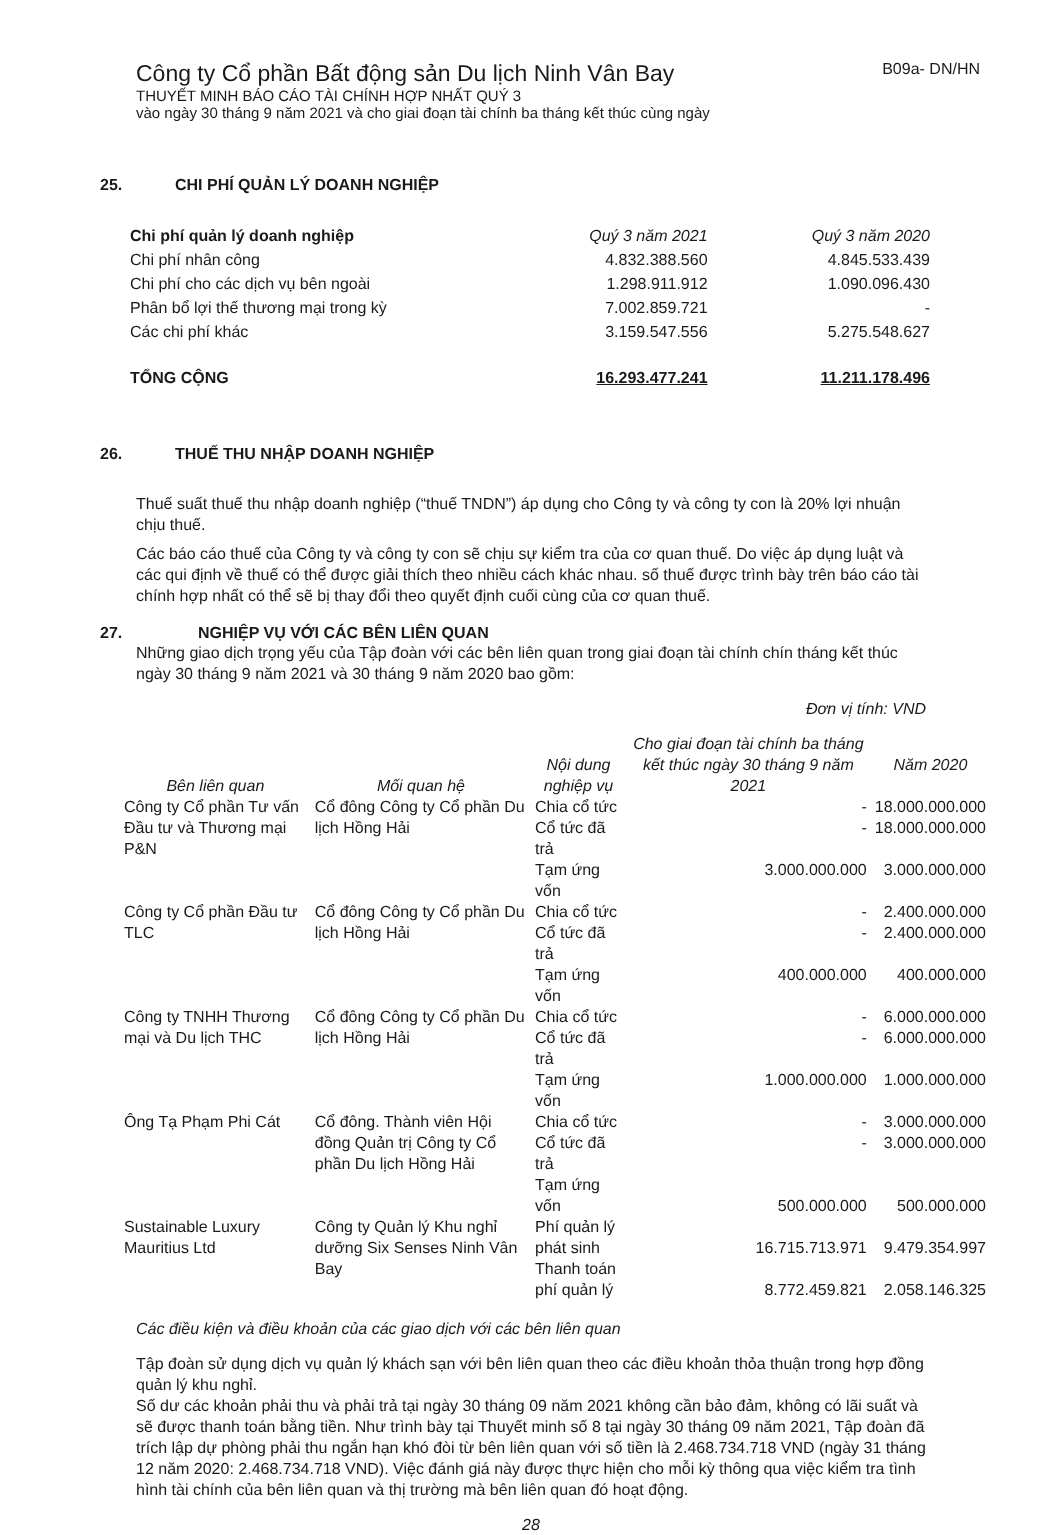Công ty Cổ phần Bất động sản Du lịch Ninh Vân Bay B09a- DN/HN
THUYẾT MINH BÁO CÁO TÀI CHÍNH HỢP NHẤT QUÝ 3
vào ngày 30 tháng 9 năm 2021 và cho giai đoạn tài chính ba tháng kết thúc cùng ngày
25. CHI PHÍ QUẢN LÝ DOANH NGHIỆP
| Chi phí quản lý doanh nghiệp | Quý 3 năm 2021 | Quý 3 năm 2020 |
| --- | --- | --- |
| Chi phí nhân công | 4.832.388.560 | 4.845.533.439 |
| Chi phí cho các dịch vụ bên ngoài | 1.298.911.912 | 1.090.096.430 |
| Phân bổ lợi thế thương mại trong kỳ | 7.002.859.721 | - |
| Các chi phí khác | 3.159.547.556 | 5.275.548.627 |
| TỔNG CỘNG | 16.293.477.241 | 11.211.178.496 |
26. THUẾ THU NHẬP DOANH NGHIỆP
Thuế suất thuế thu nhập doanh nghiệp (“thuế TNDN”) áp dụng cho Công ty và công ty con là 20% lợi nhuận chịu thuế.
Các báo cáo thuế của Công ty và công ty con sẽ chịu sự kiểm tra của cơ quan thuế. Do việc áp dụng luật và các qui định về thuế có thể được giải thích theo nhiều cách khác nhau. số thuế được trình bày trên báo cáo tài chính hợp nhất có thể sẽ bị thay đổi theo quyết định cuối cùng của cơ quan thuế.
27. NGHIỆP VỤ VỚI CÁC BÊN LIÊN QUAN
Những giao dịch trọng yếu của Tập đoàn với các bên liên quan trong giai đoạn tài chính chín tháng kết thúc ngày 30 tháng 9 năm 2021 và 30 tháng 9 năm 2020 bao gồm:
Đơn vị tính: VND
| Bên liên quan | Mối quan hệ | Nội dung nghiệp vụ | Cho giai đoạn tài chính ba tháng kết thúc ngày 30 tháng 9 năm 2021 | Năm 2020 |
| --- | --- | --- | --- | --- |
| Công ty Cổ phần Tư vấn Đầu tư và Thương mại P&N | Cổ đông Công ty Cổ phần Du lịch Hồng Hải | Chia cổ tức | - | 18.000.000.000 |
| | | Cổ tức đã trả | - | 18.000.000.000 |
| | | Tạm ứng vốn | 3.000.000.000 | 3.000.000.000 |
| Công ty Cổ phần Đầu tư TLC | Cổ đông Công ty Cổ phần Du lịch Hồng Hải | Chia cổ tức | - | 2.400.000.000 |
| | | Cổ tức đã trả | - | 2.400.000.000 |
| | | Tạm ứng vốn | 400.000.000 | 400.000.000 |
| Công ty TNHH Thương mại và Du lịch THC | Cổ đông Công ty Cổ phần Du lịch Hồng Hải | Chia cổ tức | - | 6.000.000.000 |
| | | Cổ tức đã trả | - | 6.000.000.000 |
| | | Tạm ứng vốn | 1.000.000.000 | 1.000.000.000 |
| Ông Tạ Phạm Phi Cát | Cổ đông. Thành viên Hội đồng Quản trị Công ty Cổ phần Du lịch Hồng Hải | Chia cổ tức | - | 3.000.000.000 |
| | | Cổ tức đã trả | - | 3.000.000.000 |
| | | Tạm ứng vốn | 500.000.000 | 500.000.000 |
| Sustainable Luxury Mauritius Ltd | Công ty Quản lý Khu nghỉ dưỡng Six Senses Ninh Vân Bay | Phí quản lý phát sinh | 16.715.713.971 | 9.479.354.997 |
| | | Thanh toán phí quản lý | 8.772.459.821 | 2.058.146.325 |
Các điều kiện và điều khoản của các giao dịch với các bên liên quan
Tập đoàn sử dụng dịch vụ quản lý khách sạn với bên liên quan theo các điều khoản thỏa thuận trong hợp đồng quản lý khu nghỉ.
Số dư các khoản phải thu và phải trả tại ngày 30 tháng 09 năm 2021 không cần bảo đảm, không có lãi suất và sẽ được thanh toán bằng tiền. Như trình bày tại Thuyết minh số 8 tại ngày 30 tháng 09 năm 2021, Tập đoàn đã trích lập dự phòng phải thu ngắn hạn khó đòi từ bên liên quan với số tiền là 2.468.734.718 VND (ngày 31 tháng 12 năm 2020: 2.468.734.718 VND). Việc đánh giá này được thực hiện cho mỗi kỳ thông qua việc kiểm tra tình hình tài chính của bên liên quan và thị trường mà bên liên quan đó hoạt động.
28